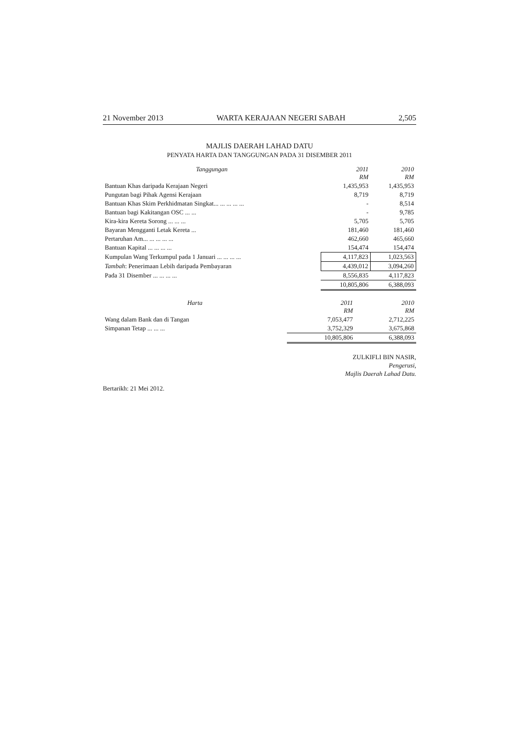21 November 2013 WARTA KERAJAAN NEGERI SABAH 2,505
MAJLIS DAERAH LAHAD DATU
PENYATA HARTA DAN TANGGUNGAN PADA 31 DISEMBER 2011
| Tanggungan | 2011 RM | 2010 RM |
| --- | --- | --- |
| Bantuan Khas daripada Kerajaan Negeri | 1,435,953 | 1,435,953 |
| Pungutan bagi Pihak Agensi Kerajaan | 8,719 | 8,719 |
| Bantuan Khas Skim Perkhidmatan Singkat... ... ... ... ... | - | 8,514 |
| Bantuan bagi Kakitangan OSC ... ... | - | 9,785 |
| Kira-kira Kereta Sorong ... ... ... | 5,705 | 5,705 |
| Bayaran Mengganti Letak Kereta ... | 181,460 | 181,460 |
| Pertaruhan Am... ... ... ... ... | 462,660 | 465,660 |
| Bantuan Kapital ... ... ... ... | 154,474 | 154,474 |
| Kumpulan Wang Terkumpul pada 1 Januari ... ... ... ... | 4,117,823 | 1,023,563 |
| Tambah : Penerimaan Lebih daripada Pembayaran | 4,439,012 | 3,094,260 |
| Pada 31 Disember ... ... ... ... | 8,556,835 | 4,117,823 |
| | 10,805,806 | 6,388,093 |
| Harta | 2011 RM | 2010 RM |
| --- | --- | --- |
| Wang dalam Bank dan di Tangan | 7,053,477 | 2,712,225 |
| Simpanan Tetap ... ... ... | 3,752,329 | 3,675,868 |
| | 10,805,806 | 6,388,093 |
ZULKIFLI BIN NASIR,
Pengerusi,
Majlis Daerah Lahad Datu.
Bertarikh: 21 Mei 2012.